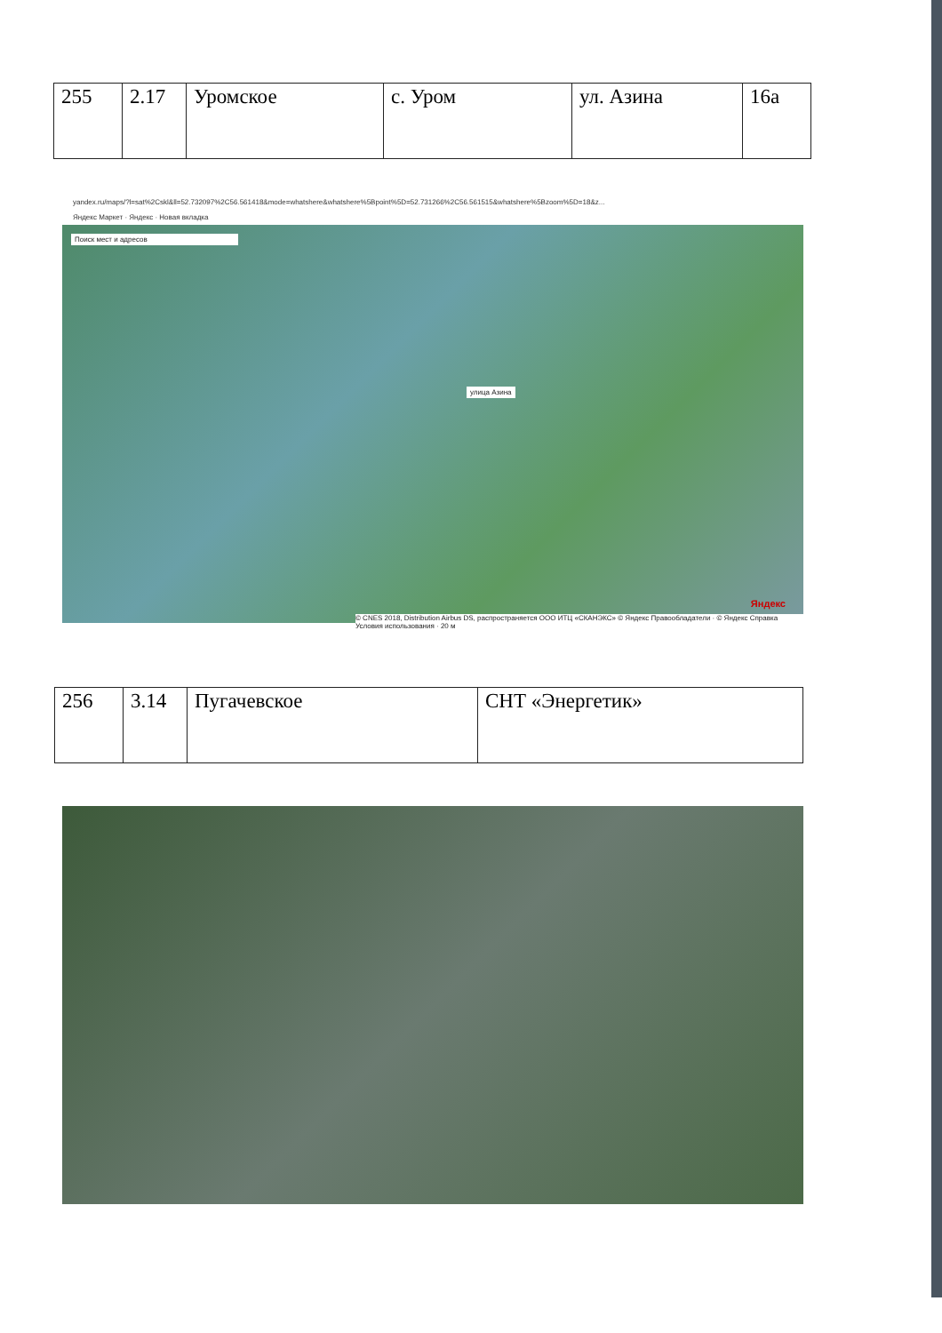| 255 | 2.17 | Уромское | с. Уром | ул. Азина | 16а |
yandex.ru/maps/?l=sat%2Cskl&ll=52.732097%2C56.561418&mode=whatshere&whatshere%5Bpoint%5D=52.731266%2C56.561515&whatshere%5Bzoom%5D=18&z...
Яндекс Маркет · Яндекс · Новая вкладка
Поиск мест и адресов
улица Азина
© CNES 2018, Distribution Airbus DS, распространяется ООО ИТЦ «СКАНЭКС» © Яндекс Правообладатели · © Яндекс Справка Условия использования · 20 м
Яндекс
| 256 | 3.14 | Пугачевское | СНТ «Энергетик» |